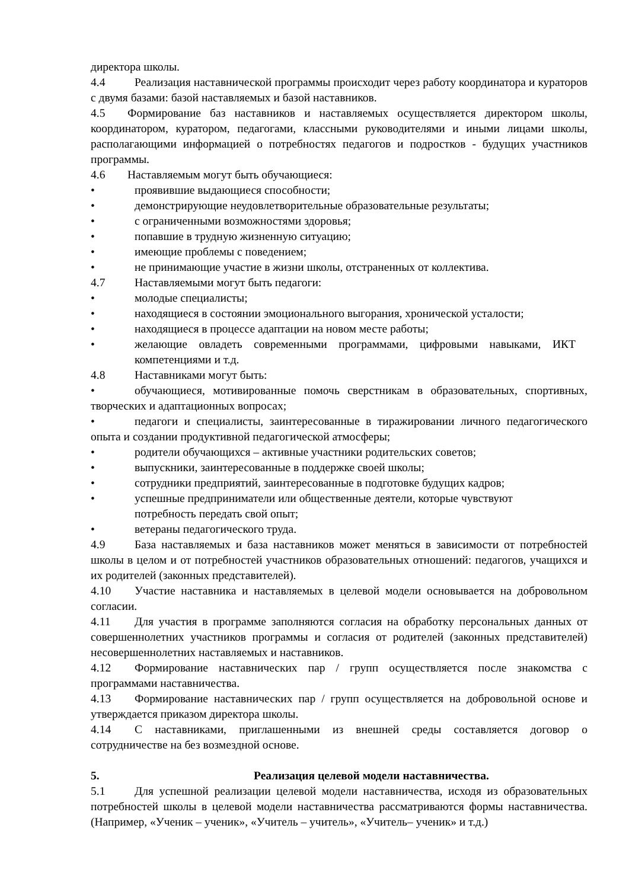директора школы.
4.4 Реализация наставнической программы происходит через работу координатора и кураторов с двумя базами: базой наставляемых и базой наставников.
4.5 Формирование баз наставников и наставляемых осуществляется директором школы, координатором, куратором, педагогами, классными руководителями и иными лицами школы, располагающими информацией о потребностях педагогов и подростков - будущих участников программы.
4.6 Наставляемым могут быть обучающиеся:
• проявившие выдающиеся способности;
• демонстрирующие неудовлетворительные образовательные результаты;
• с ограниченными возможностями здоровья;
• попавшие в трудную жизненную ситуацию;
• имеющие проблемы с поведением;
• не принимающие участие в жизни школы, отстраненных от коллектива.
4.7 Наставляемыми могут быть педагоги:
• молодые специалисты;
• находящиеся в состоянии эмоционального выгорания, хронической усталости;
• находящиеся в процессе адаптации на новом месте работы;
• желающие овладеть современными программами, цифровыми навыками, ИКТ компетенциями и т.д.
4.8 Наставниками могут быть:
• обучающиеся, мотивированные помочь сверстникам в образовательных, спортивных, творческих и адаптационных вопросах;
• педагоги и специалисты, заинтересованные в тиражировании личного педагогического опыта и создании продуктивной педагогической атмосферы;
• родители обучающихся – активные участники родительских советов;
• выпускники, заинтересованные в поддержке своей школы;
• сотрудники предприятий, заинтересованные в подготовке будущих кадров;
• успешные предприниматели или общественные деятели, которые чувствуют потребность передать свой опыт;
• ветераны педагогического труда.
4.9 База наставляемых и база наставников может меняться в зависимости от потребностей школы в целом и от потребностей участников образовательных отношений: педагогов, учащихся и их родителей (законных представителей).
4.10 Участие наставника и наставляемых в целевой модели основывается на добровольном согласии.
4.11 Для участия в программе заполняются согласия на обработку персональных данных от совершеннолетних участников программы и согласия от родителей (законных представителей) несовершеннолетних наставляемых и наставников.
4.12 Формирование наставнических пар / групп осуществляется после знакомства с программами наставничества.
4.13 Формирование наставнических пар / групп осуществляется на добровольной основе и утверждается приказом директора школы.
4.14 С наставниками, приглашенными из внешней среды составляется договор о сотрудничестве на без возмездной основе.
5. Реализация целевой модели наставничества.
5.1 Для успешной реализации целевой модели наставничества, исходя из образовательных потребностей школы в целевой модели наставничества рассматриваются формы наставничества. (Например, «Ученик – ученик», «Учитель – учитель», «Учитель– ученик» и т.д.)